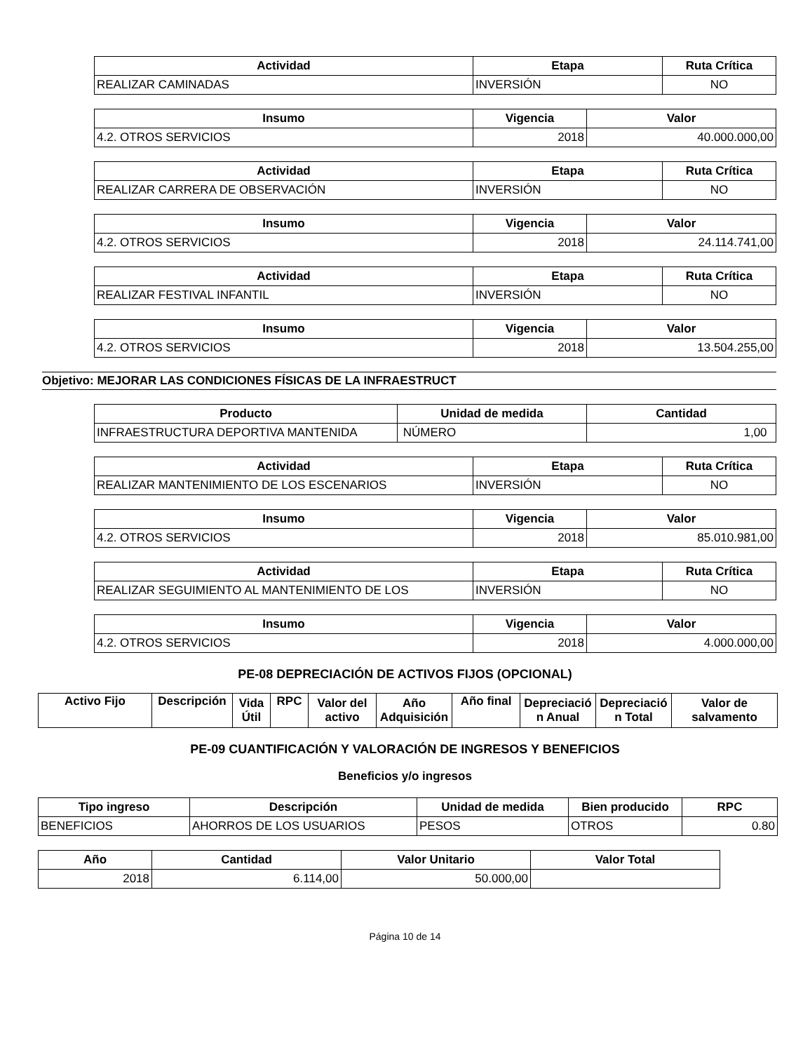| Actividad | Etapa | Ruta Crítica |
| --- | --- | --- |
| REALIZAR CAMINADAS | INVERSIÓN | NO |
| Insumo | Vigencia | Valor |
| --- | --- | --- |
| 4.2. OTROS SERVICIOS | 2018 | 40.000.000,00 |
| Actividad | Etapa | Ruta Crítica |
| --- | --- | --- |
| REALIZAR CARRERA DE OBSERVACIÓN | INVERSIÓN | NO |
| Insumo | Vigencia | Valor |
| --- | --- | --- |
| 4.2. OTROS SERVICIOS | 2018 | 24.114.741,00 |
| Actividad | Etapa | Ruta Crítica |
| --- | --- | --- |
| REALIZAR FESTIVAL INFANTIL | INVERSIÓN | NO |
| Insumo | Vigencia | Valor |
| --- | --- | --- |
| 4.2. OTROS SERVICIOS | 2018 | 13.504.255,00 |
Objetivo: MEJORAR LAS CONDICIONES FÍSICAS DE LA INFRAESTRUCT
| Producto | Unidad de medida | Cantidad |
| --- | --- | --- |
| INFRAESTRUCTURA DEPORTIVA MANTENIDA | NÚMERO | 1,00 |
| Actividad | Etapa | Ruta Crítica |
| --- | --- | --- |
| REALIZAR MANTENIMIENTO DE LOS ESCENARIOS | INVERSIÓN | NO |
| Insumo | Vigencia | Valor |
| --- | --- | --- |
| 4.2. OTROS SERVICIOS | 2018 | 85.010.981,00 |
| Actividad | Etapa | Ruta Crítica |
| --- | --- | --- |
| REALIZAR SEGUIMIENTO AL MANTENIMIENTO DE LOS | INVERSIÓN | NO |
| Insumo | Vigencia | Valor |
| --- | --- | --- |
| 4.2. OTROS SERVICIOS | 2018 | 4.000.000,00 |
PE-08 DEPRECIACIÓN DE ACTIVOS FIJOS (OPCIONAL)
| Activo Fijo | Descripción | Vida Útil | RPC | Valor del activo | Año Adquisición | Año final | Depreciació n Anual | Depreciació n Total | Valor de salvamento |
| --- | --- | --- | --- | --- | --- | --- | --- | --- | --- |
PE-09 CUANTIFICACIÓN Y VALORACIÓN DE INGRESOS Y BENEFICIOS
Beneficios y/o ingresos
| Tipo ingreso | Descripción | Unidad de medida | Bien producido | RPC |
| --- | --- | --- | --- | --- |
| BENEFICIOS | AHORROS DE LOS USUARIOS | PESOS | OTROS | 0.80 |
| Año | Cantidad | Valor Unitario | Valor Total |
| --- | --- | --- | --- |
| 2018 | 6.114,00 | 50.000,00 | |
Página 10 de 14